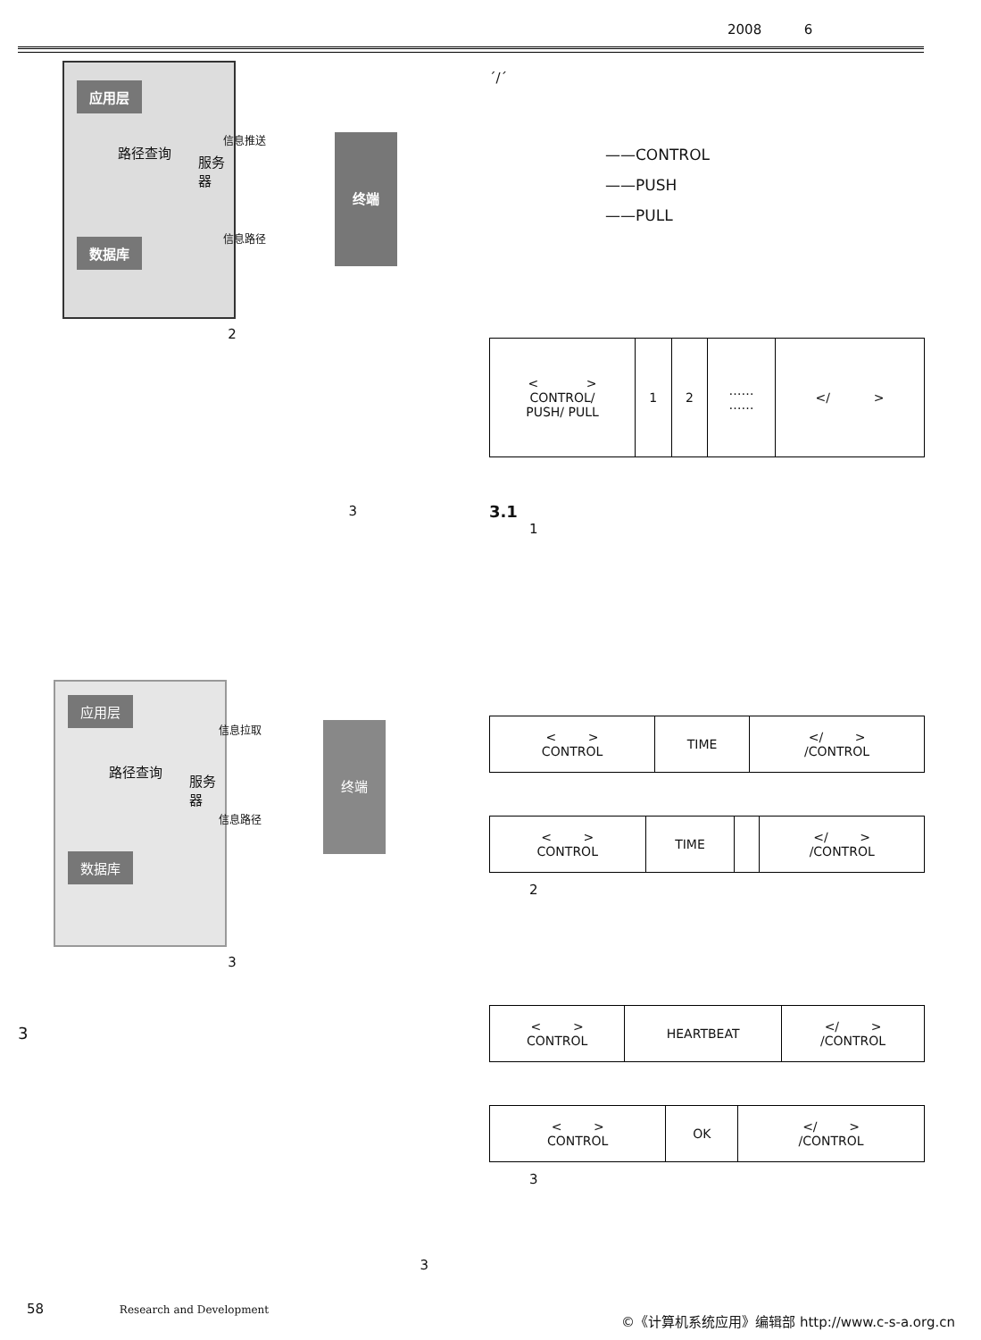2008 6
应用层
数据库
路径查询
服务器
终端
信息推送
信息路径
2
3
应用层
数据库
路径查询
服务器
终端
信息拉取
信息路径
3
3
3
´/´
——CONTROL
——PUSH
——PULL
| < > CONTROL/ PUSH/ PULL | 1 | 2 | …… …… | </ > |
3.1
1
| < > CONTROL | TIME | </ > /CONTROL |
| < > CONTROL | TIME | | </ > /CONTROL |
2
| < > CONTROL | HEARTBEAT | </ > /CONTROL |
| < > CONTROL | OK | </ > /CONTROL |
3
58 Research and Development ©《计算机系统应用》编辑部 http://www.c-s-a.org.cn